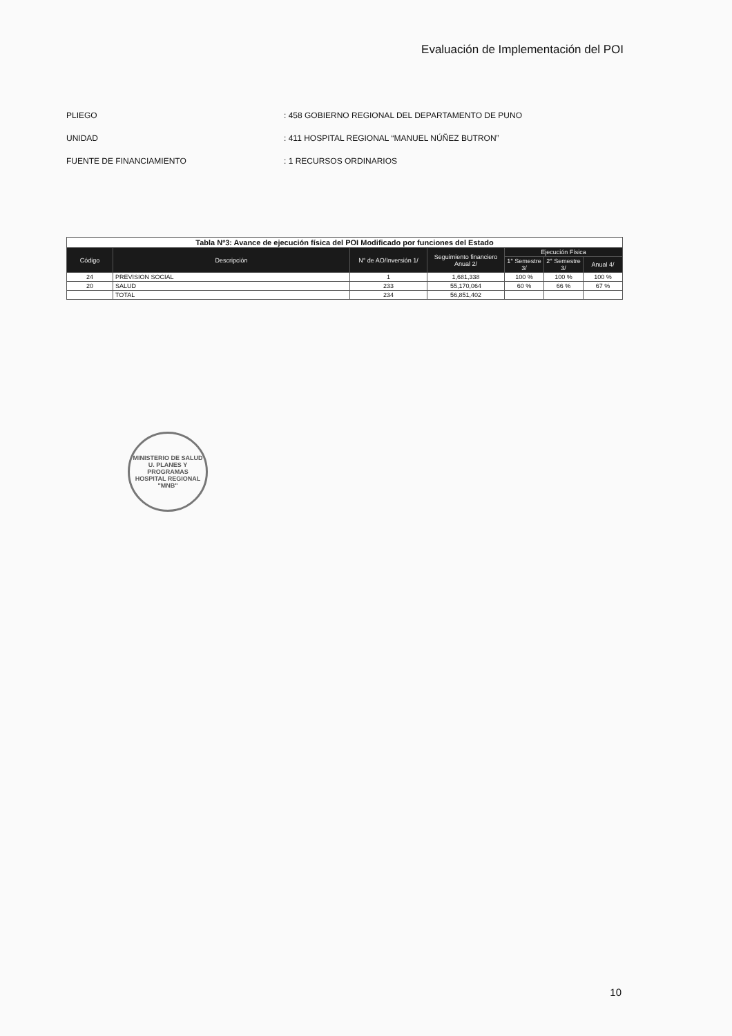Evaluación de Implementación del POI
PLIEGO: 458 GOBIERNO REGIONAL DEL DEPARTAMENTO DE PUNO
UNIDAD: 411 HOSPITAL REGIONAL “MANUEL NÚÑEZ BUTRON”
FUENTE DE FINANCIAMIENTO: 1 RECURSOS ORDINARIOS
| Tabla Nº3: Avance de ejecución física del POI Modificado por funciones del Estado | | | | | | |
| Código | Descripción | N° de AO/Inversión 1/ | Seguimiento financiero Anual 2/ | Ejecución Física | | |
| | | | | 1° Semestre 3/ | 2° Semestre 3/ | Anual 4/ |
| 24 | PREVISION SOCIAL | 1 | 1,681,338 | 100 % | 100 % | 100 % |
| 20 | SALUD | 233 | 55,170,064 | 60 % | 66 % | 67 % |
| | TOTAL | 234 | 56,851,402 | | | |
MINISTERIO DE SALUD
U. PLANES Y
PROGRAMAS
HOSPITAL REGIONAL "MNB"
10